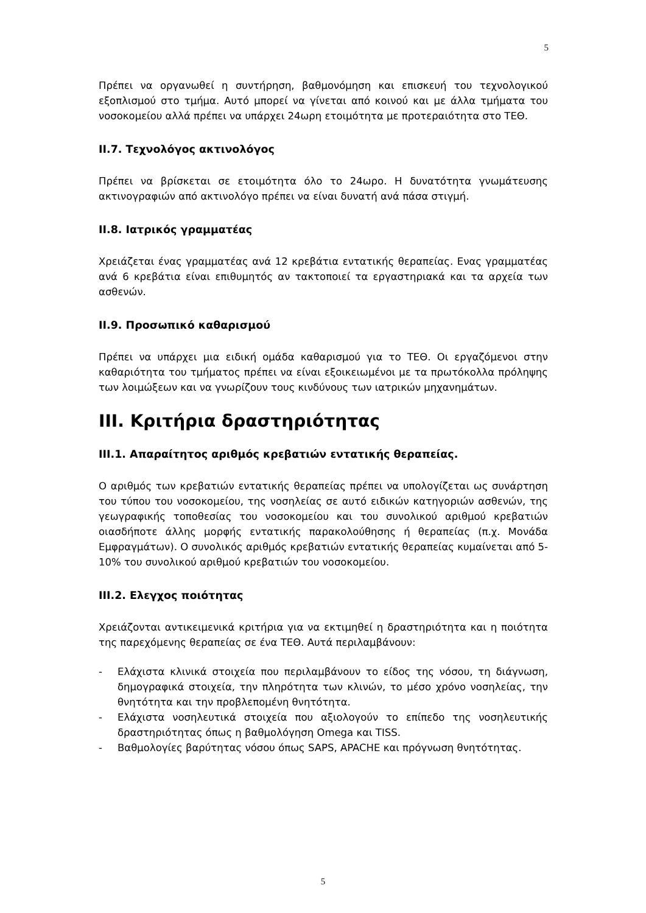5
Πρέπει να οργανωθεί η συντήρηση, βαθμονόμηση και επισκευή του τεχνολογικού εξοπλισμού στο τμήμα. Αυτό μπορεί να γίνεται από κοινού και με άλλα τμήματα του νοσοκομείου αλλά πρέπει να υπάρχει 24ωρη ετοιμότητα με προτεραιότητα στο ΤΕΘ.
II.7. Τεχνολόγος ακτινολόγος
Πρέπει να βρίσκεται σε ετοιμότητα όλο το 24ωρο. Η δυνατότητα γνωμάτευσης ακτινογραφιών από ακτινολόγο πρέπει να είναι δυνατή ανά πάσα στιγμή.
II.8. Ιατρικός γραμματέας
Χρειάζεται ένας γραμματέας ανά 12 κρεβάτια εντατικής θεραπείας. Ενας γραμματέας ανά 6 κρεβάτια είναι επιθυμητός αν τακτοποιεί τα εργαστηριακά και τα αρχεία των ασθενών.
II.9. Προσωπικό καθαρισμού
Πρέπει να υπάρχει μια ειδική ομάδα καθαρισμού για το ΤΕΘ. Οι εργαζόμενοι στην καθαριότητα του τμήματος πρέπει να είναι εξοικειωμένοι με τα πρωτόκολλα πρόληψης των λοιμώξεων και να γνωρίζουν τους κινδύνους των ιατρικών μηχανημάτων.
III. Κριτήρια δραστηριότητας
III.1. Απαραίτητος αριθμός κρεβατιών εντατικής θεραπείας.
Ο αριθμός των κρεβατιών εντατικής θεραπείας πρέπει να υπολογίζεται ως συνάρτηση του τύπου του νοσοκομείου, της νοσηλείας σε αυτό ειδικών κατηγοριών ασθενών, της γεωγραφικής τοποθεσίας του νοσοκομείου και του συνολικού αριθμού κρεβατιών οιασδήποτε άλλης μορφής εντατικής παρακολούθησης ή θεραπείας (π.χ. Μονάδα Εμφραγμάτων). Ο συνολικός αριθμός κρεβατιών εντατικής θεραπείας κυμαίνεται από 5-10% του συνολικού αριθμού κρεβατιών του νοσοκομείου.
III.2. Ελεγχος ποιότητας
Χρειάζονται αντικειμενικά κριτήρια για να εκτιμηθεί η δραστηριότητα και η ποιότητα της παρεχόμενης θεραπείας σε ένα ΤΕΘ. Αυτά περιλαμβάνουν:
- Ελάχιστα κλινικά στοιχεία που περιλαμβάνουν το είδος της νόσου, τη διάγνωση, δημογραφικά στοιχεία, την πληρότητα των κλινών, το μέσο χρόνο νοσηλείας, την θνητότητα και την προβλεπομένη θνητότητα.
- Ελάχιστα νοσηλευτικά στοιχεία που αξιολογούν το επίπεδο της νοσηλευτικής δραστηριότητας όπως η βαθμολόγηση Omega και TISS.
- Βαθμολογίες βαρύτητας νόσου όπως SAPS, APACHE και πρόγνωση θνητότητας.
5